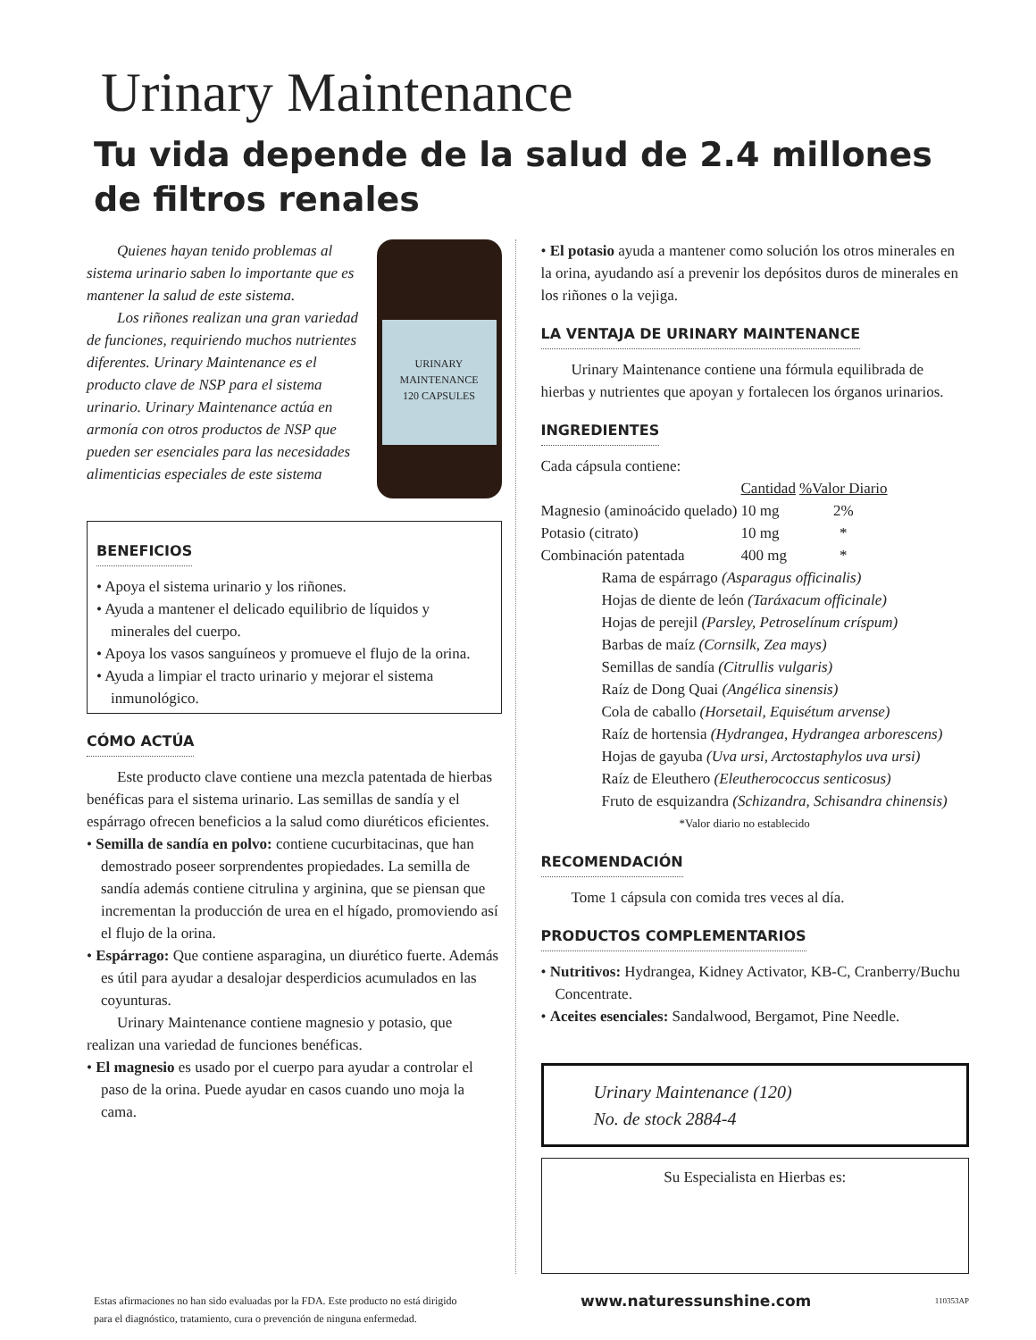Urinary Maintenance
Tu vida depende de la salud de 2.4 millones de filtros renales
URINARY MAINTENANCE
120 CAPSULES
Quienes hayan tenido problemas al sistema urinario saben lo importante que es mantener la salud de este sistema.
Los riñones realizan una gran variedad de funciones, requiriendo muchos nutrientes diferentes. Urinary Maintenance es el producto clave de NSP para el sistema urinario. Urinary Maintenance actúa en armonía con otros productos de NSP que pueden ser esenciales para las necesidades alimenticias especiales de este sistema
BENEFICIOS
• Apoya el sistema urinario y los riñones.
• Ayuda a mantener el delicado equilibrio de líquidos y minerales del cuerpo.
• Apoya los vasos sanguíneos y promueve el flujo de la orina.
• Ayuda a limpiar el tracto urinario y mejorar el sistema inmunológico.
CÓMO ACTÚA
Este producto clave contiene una mezcla patentada de hierbas benéficas para el sistema urinario. Las semillas de sandía y el espárrago ofrecen beneficios a la salud como diuréticos eficientes.
• Semilla de sandía en polvo: contiene cucurbitacinas, que han demostrado poseer sorprendentes propiedades. La semilla de sandía además contiene citrulina y arginina, que se piensan que incrementan la producción de urea en el hígado, promoviendo así el flujo de la orina.
• Espárrago: Que contiene asparagina, un diurético fuerte. Además es útil para ayudar a desalojar desperdicios acumulados en las coyunturas.
Urinary Maintenance contiene magnesio y potasio, que realizan una variedad de funciones benéficas.
• El magnesio es usado por el cuerpo para ayudar a controlar el paso de la orina. Puede ayudar en casos cuando uno moja la cama.
• El potasio ayuda a mantener como solución los otros minerales en la orina, ayudando así a prevenir los depósitos duros de minerales en los riñones o la vejiga.
LA VENTAJA DE URINARY MAINTENANCE
Urinary Maintenance contiene una fórmula equilibrada de hierbas y nutrientes que apoyan y fortalecen los órganos urinarios.
INGREDIENTES
Cada cápsula contiene:
| | Cantidad | %Valor Diario |
| --- | --- | --- |
| Magnesio (aminoácido quelado) | 10 mg | 2% |
| Potasio (citrato) | 10 mg | * |
| Combinación patentada | 400 mg | * |
Rama de espárrago (Asparagus officinalis)
Hojas de diente de león (Taráxacum officinale)
Hojas de perejil (Parsley, Petroselínum críspum)
Barbas de maíz (Cornsilk, Zea mays)
Semillas de sandía (Citrullis vulgaris)
Raíz de Dong Quai (Angélica sinensis)
Cola de caballo (Horsetail, Equisétum arvense)
Raíz de hortensia (Hydrangea, Hydrangea arborescens)
Hojas de gayuba (Uva ursi, Arctostaphylos uva ursi)
Raíz de Eleuthero (Eleutherococcus senticosus)
Fruto de esquizandra (Schizandra, Schisandra chinensis)
*Valor diario no establecido
RECOMENDACIÓN
Tome 1 cápsula con comida tres veces al día.
PRODUCTOS COMPLEMENTARIOS
• Nutritivos: Hydrangea, Kidney Activator, KB-C, Cranberry/Buchu Concentrate.
• Aceites esenciales: Sandalwood, Bergamot, Pine Needle.
Urinary Maintenance (120)
No. de stock 2884-4
Su Especialista en Hierbas es:
Estas afirmaciones no han sido evaluadas por la FDA. Este producto no está dirigido
para el diagnóstico, tratamiento, cura o prevención de ninguna enfermedad. www.naturessunshine.com 110353AP